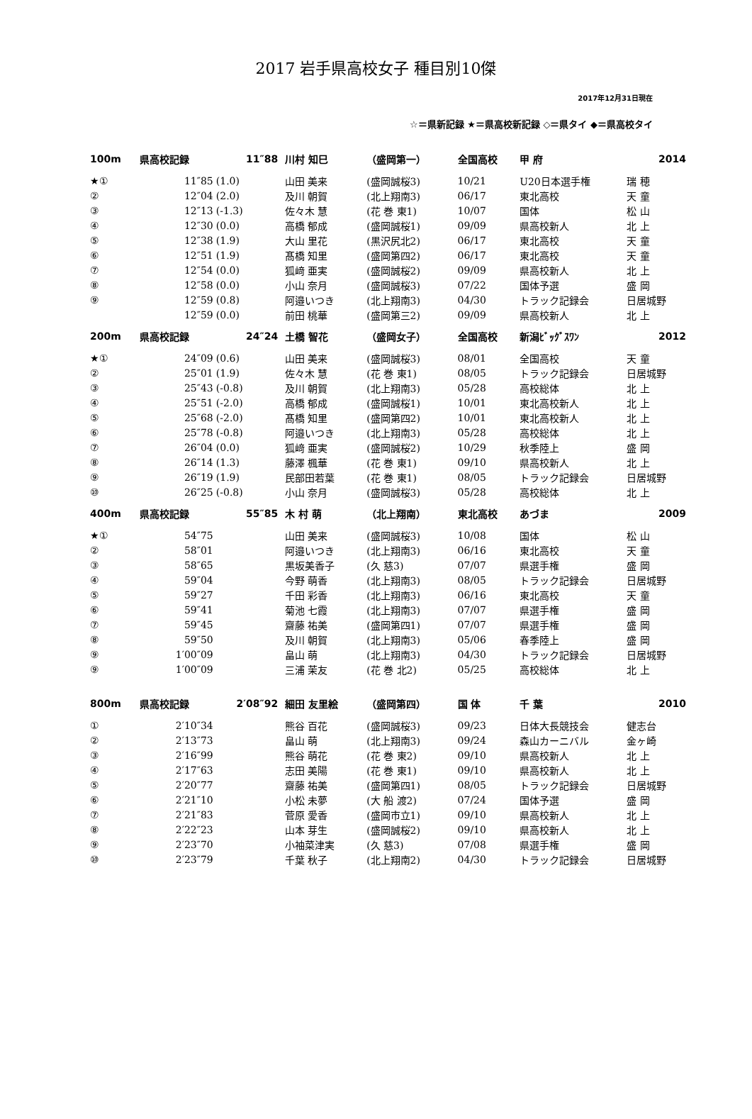2017 岩手県高校女子 種目別10傑
2017年12月31日現在
☆＝県新記録 ★＝県高校新記録 ◇＝県タイ ◆＝県高校タイ
| 100m | 県高校記録 | 11″88 | | 川村 知巳 | （盛岡第一） | 全国高校 | 甲 府 | 2014 |
| ★① | 11″85 | (1.0) | | 山田 美来 | (盛岡誠桜3) | 10/21 | U20日本選手権 | 瑞 穂 |
| ② | 12″04 | (2.0) | | 及川 朝賀 | (北上翔南3) | 06/17 | 東北高校 | 天 童 |
| ③ | 12″13 | (-1.3) | | 佐々木 慧 | (花 巻 東1) | 10/07 | 国体 | 松 山 |
| ④ | 12″30 | (0.0) | | 高橋 郁成 | (盛岡誠桜1) | 09/09 | 県高校新人 | 北 上 |
| ⑤ | 12″38 | (1.9) | | 大山 里花 | (黒沢尻北2) | 06/17 | 東北高校 | 天 童 |
| ⑥ | 12″51 | (1.9) | | 髙橋 知里 | (盛岡第四2) | 06/17 | 東北高校 | 天 童 |
| ⑦ | 12″54 | (0.0) | | 狐﨑 亜実 | (盛岡誠桜2) | 09/09 | 県高校新人 | 北 上 |
| ⑧ | 12″58 | (0.0) | | 小山 奈月 | (盛岡誠桜3) | 07/22 | 国体予選 | 盛 岡 |
| ⑨ | 12″59 | (0.8) | | 阿邉いつき | (北上翔南3) | 04/30 | トラック記録会 | 日居城野 |
| | 12″59 | (0.0) | | 前田 桃華 | (盛岡第三2) | 09/09 | 県高校新人 | 北 上 |
| 200m | 県高校記録 | 24″24 | | 土橋 智花 | （盛岡女子） | 全国高校 | 新潟ﾋﾞｯｸﾞｽﾜﾝ | 2012 |
| ★① | 24″09 | (0.6) | | 山田 美来 | (盛岡誠桜3) | 08/01 | 全国高校 | 天 童 |
| ② | 25″01 | (1.9) | | 佐々木 慧 | (花 巻 東1) | 08/05 | トラック記録会 | 日居城野 |
| ③ | 25″43 | (-0.8) | | 及川 朝賀 | (北上翔南3) | 05/28 | 高校総体 | 北 上 |
| ④ | 25″51 | (-2.0) | | 高橋 郁成 | (盛岡誠桜1) | 10/01 | 東北高校新人 | 北 上 |
| ⑤ | 25″68 | (-2.0) | | 髙橋 知里 | (盛岡第四2) | 10/01 | 東北高校新人 | 北 上 |
| ⑥ | 25″78 | (-0.8) | | 阿邉いつき | (北上翔南3) | 05/28 | 高校総体 | 北 上 |
| ⑦ | 26″04 | (0.0) | | 狐﨑 亜実 | (盛岡誠桜2) | 10/29 | 秋季陸上 | 盛 岡 |
| ⑧ | 26″14 | (1.3) | | 藤澤 楓華 | (花 巻 東1) | 09/10 | 県高校新人 | 北 上 |
| ⑨ | 26″19 | (1.9) | | 民部田若葉 | (花 巻 東1) | 08/05 | トラック記録会 | 日居城野 |
| ⑩ | 26″25 | (-0.8) | | 小山 奈月 | (盛岡誠桜3) | 05/28 | 高校総体 | 北 上 |
| 400m | 県高校記録 | 55″85 | | 木 村 萌 | （北上翔南） | 東北高校 | あづま | 2009 |
| ★① | 54″75 | | | 山田 美来 | (盛岡誠桜3) | 10/08 | 国体 | 松 山 |
| ② | 58″01 | | | 阿邉いつき | (北上翔南3) | 06/16 | 東北高校 | 天 童 |
| ③ | 58″65 | | | 黒坂美香子 | (久 慈3) | 07/07 | 県選手権 | 盛 岡 |
| ④ | 59″04 | | | 今野 萌香 | (北上翔南3) | 08/05 | トラック記録会 | 日居城野 |
| ⑤ | 59″27 | | | 千田 彩香 | (北上翔南3) | 06/16 | 東北高校 | 天 童 |
| ⑥ | 59″41 | | | 菊池 七霞 | (北上翔南3) | 07/07 | 県選手権 | 盛 岡 |
| ⑦ | 59″45 | | | 齋藤 祐美 | (盛岡第四1) | 07/07 | 県選手権 | 盛 岡 |
| ⑧ | 59″50 | | | 及川 朝賀 | (北上翔南3) | 05/06 | 春季陸上 | 盛 岡 |
| ⑨ | 1′00″09 | | | 畠山 萌 | (北上翔南3) | 04/30 | トラック記録会 | 日居城野 |
| ⑨ | 1′00″09 | | | 三浦 茉友 | (花 巻 北2) | 05/25 | 高校総体 | 北 上 |
| 800m | 県高校記録 | 2′08″92 | | 細田 友里絵 | （盛岡第四） | 国 体 | 千 葉 | 2010 |
| ① | 2′10″34 | | | 熊谷 百花 | (盛岡誠桜3) | 09/23 | 日体大長競技会 | 健志台 |
| ② | 2′13″73 | | | 畠山 萌 | (北上翔南3) | 09/24 | 森山カーニバル | 金ヶ崎 |
| ③ | 2′16″99 | | | 熊谷 萌花 | (花 巻 東2) | 09/10 | 県高校新人 | 北 上 |
| ④ | 2′17″63 | | | 志田 美陽 | (花 巻 東1) | 09/10 | 県高校新人 | 北 上 |
| ⑤ | 2′20″77 | | | 齋藤 祐美 | (盛岡第四1) | 08/05 | トラック記録会 | 日居城野 |
| ⑥ | 2′21″10 | | | 小松 未夢 | (大 船 渡2) | 07/24 | 国体予選 | 盛 岡 |
| ⑦ | 2′21″83 | | | 菅原 愛香 | (盛岡市立1) | 09/10 | 県高校新人 | 北 上 |
| ⑧ | 2′22″23 | | | 山本 芽生 | (盛岡誠桜2) | 09/10 | 県高校新人 | 北 上 |
| ⑨ | 2′23″70 | | | 小袖菜津実 | (久 慈3) | 07/08 | 県選手権 | 盛 岡 |
| ⑩ | 2′23″79 | | | 千葉 秋子 | (北上翔南2) | 04/30 | トラック記録会 | 日居城野 |